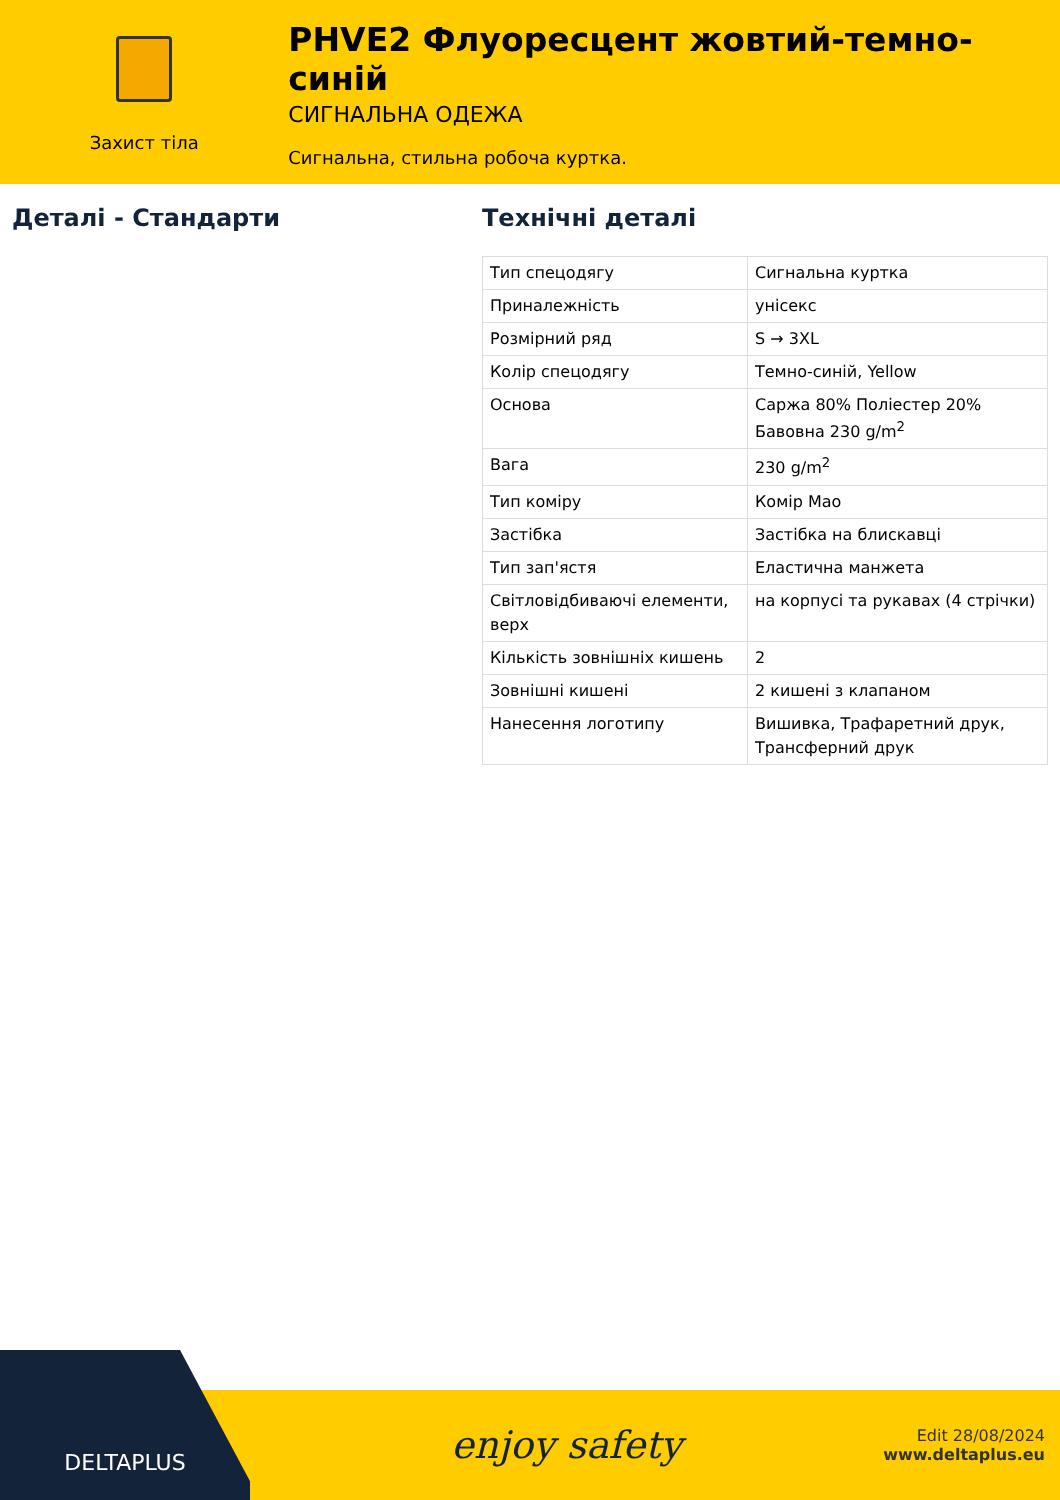Захист тіла
PHVE2 Флуоресцент жовтий-темно-синій
СИГНАЛЬНА ОДЕЖА
Сигнальна, стильна робоча куртка.
Деталі - Стандарти Технічні деталі
| Тип спецодягу | Сигнальна куртка |
| Приналежність | унісекс |
| Розмірний ряд | S → 3XL |
| Колір спецодягу | Темно-синій, Yellow |
| Основа | Саржа 80% Поліестер 20% Бавовна 230 g/m<sup>2</sup> |
| Вага | 230 g/m<sup>2</sup> |
| Тип коміру | Комір Мао |
| Застібка | Застібка на блискавці |
| Тип зап'ястя | Еластична манжета |
| Світловідбиваючі елементи, верх | на корпусі та рукавах (4 стрічки) |
| Кількість зовнішніх кишень | 2 |
| Зовнішні кишені | 2 кишені з клапаном |
| Нанесення логотипу | Вишивка, Трафаретний друк, Трансферний друк |
DELTAPLUS
enjoy safety
Edit 28/08/2024
www.deltaplus.eu